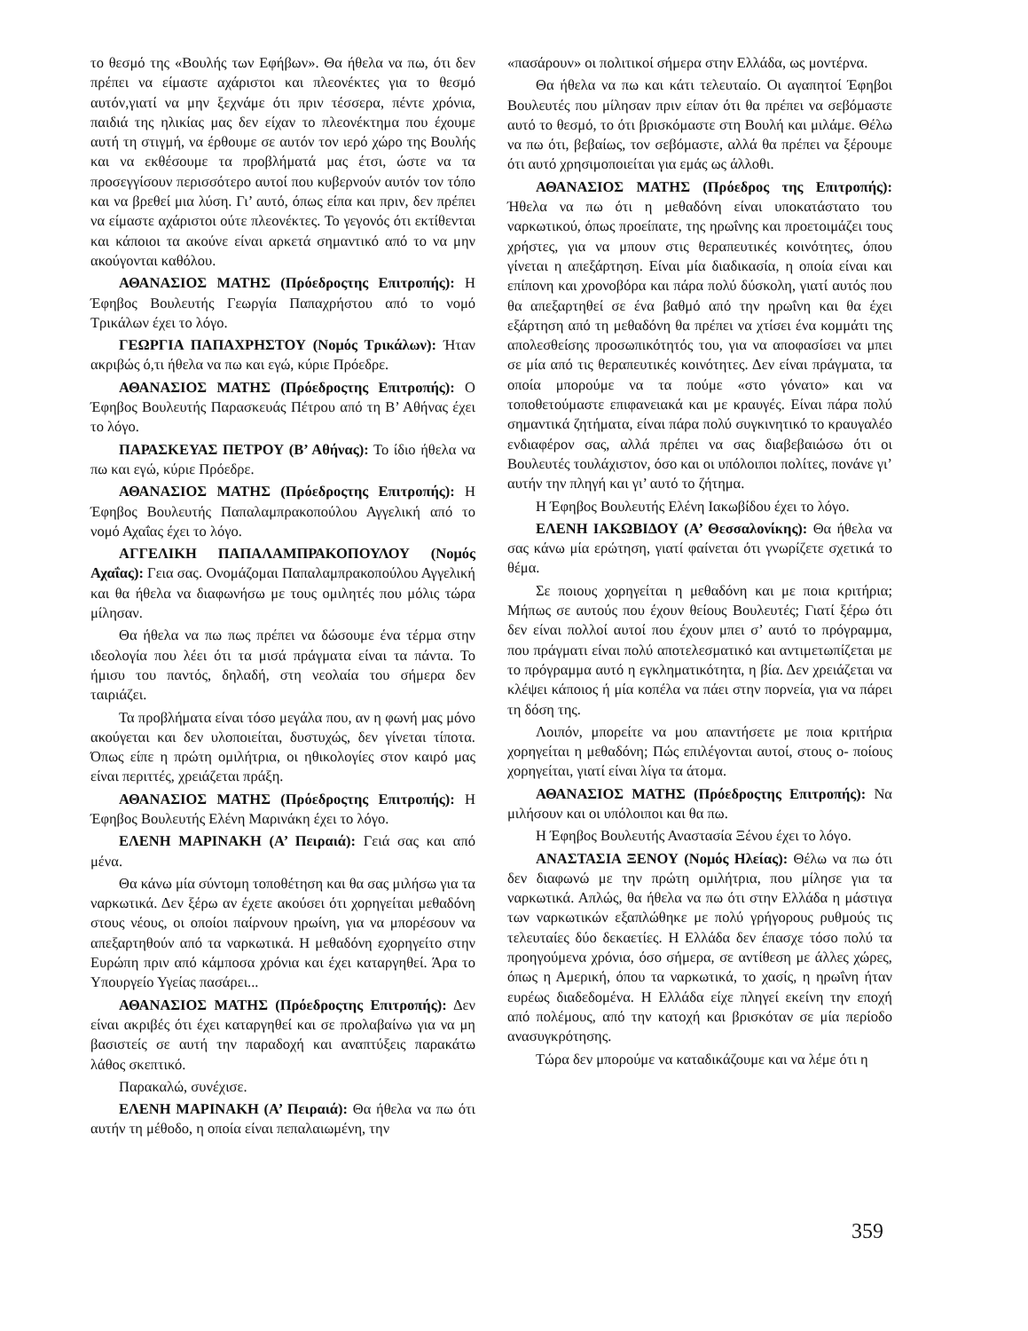το θεσμό της «Βουλής των Εφήβων». Θα ήθελα να πω, ότι δεν πρέπει να είμαστε αχάριστοι και πλεονέκτες για το θεσμό αυτόν,γιατί να μην ξεχνάμε ότι πριν τέσσερα, πέντε χρόνια, παιδιά της ηλικίας μας δεν είχαν το πλεονέκτημα που έχουμε αυτή τη στιγμή, να έρθουμε σε αυτόν τον ιερό χώρο της Βουλής και να εκθέσουμε τα προβλήματά μας έτσι, ώστε να τα προσεγγίσουν περισσότερο αυτοί που κυβερνούν αυτόν τον τόπο και να βρεθεί μια λύση. Γι’ αυτό, όπως είπα και πριν, δεν πρέπει να είμαστε αχάριστοι ούτε πλεονέκτες. Το γεγονός ότι εκτίθενται και κάποιοι τα ακούνε είναι αρκετά σημαντικό από το να μην ακούγονται καθόλου.
ΑΘΑΝΑΣΙΟΣ ΜΑΤΗΣ (Πρόεδροςτης Επιτροπής): Η Έφηβος Βουλευτής Γεωργία Παπαχρήστου από το νομό Τρικάλων έχει το λόγο.
ΓΕΩΡΓΙΑ ΠΑΠΑΧΡΗΣΤΟΥ (Νομός Τρικάλων): Ήταν ακριβώς ό,τι ήθελα να πω και εγώ, κύριε Πρόεδρε.
ΑΘΑΝΑΣΙΟΣ ΜΑΤΗΣ (Πρόεδροςτης Επιτροπής): Ο Έφηβος Βουλευτής Παρασκευάς Πέτρου από τη Β’ Αθήνας έχει το λόγο.
ΠΑΡΑΣΚΕΥΑΣ ΠΕΤΡΟΥ (Β’ Αθήνας): Το ίδιο ήθελα να πω και εγώ, κύριε Πρόεδρε.
ΑΘΑΝΑΣΙΟΣ ΜΑΤΗΣ (Πρόεδροςτης Επιτροπής): Η Έφηβος Βουλευτής Παπαλαμπρακοπούλου Αγγελική από το νομό Αχαΐας έχει το λόγο.
ΑΓΓΕΛΙΚΗ ΠΑΠΑΛΑΜΠΡΑΚΟΠΟΥΛΟΥ (Νομός Αχαΐας): Γεια σας. Ονομάζομαι Παπαλαμπρακοπούλου Αγγελική και θα ήθελα να διαφωνήσω με τους ομιλητές που μόλις τώρα μίλησαν.
Θα ήθελα να πω πως πρέπει να δώσουμε ένα τέρμα στην ιδεολογία που λέει ότι τα μισά πράγματα είναι τα πάντα. Το ήμισυ του παντός, δηλαδή, στη νεολαία του σήμερα δεν ταιριάζει.
Τα προβλήματα είναι τόσο μεγάλα που, αν η φωνή μας μόνο ακούγεται και δεν υλοποιείται, δυστυχώς, δεν γίνεται τίποτα. Όπως είπε η πρώτη ομιλήτρια, οι ηθικολογίες στον καιρό μας είναι περιττές, χρειάζεται πράξη.
ΑΘΑΝΑΣΙΟΣ ΜΑΤΗΣ (Πρόεδροςτης Επιτροπής): Η Έφηβος Βουλευτής Ελένη Μαρινάκη έχει το λόγο.
ΕΛΕΝΗ ΜΑΡΙΝΑΚΗ (Α’ Πειραιά): Γειά σας και από μένα.
Θα κάνω μία σύντομη τοποθέτηση και θα σας μιλήσω για τα ναρκωτικά. Δεν ξέρω αν έχετε ακούσει ότι χορηγείται μεθαδόνη στους νέους, οι οποίοι παίρνουν ηρωίνη, για να μπορέσουν να απεξαρτηθούν από τα ναρκωτικά. Η μεθαδόνη εχορηγείτο στην Ευρώπη πριν από κάμποσα χρόνια και έχει καταργηθεί. Άρα το Υπουργείο Υγείας πασάρει...
ΑΘΑΝΑΣΙΟΣ ΜΑΤΗΣ (Πρόεδροςτης Επιτροπής): Δεν είναι ακριβές ότι έχει καταργηθεί και σε προλαβαίνω για να μη βασιστείς σε αυτή την παραδοχή και αναπτύξεις παρακάτω λάθος σκεπτικό.
Παρακαλώ, συνέχισε.
ΕΛΕΝΗ ΜΑΡΙΝΑΚΗ (Α’ Πειραιά): Θα ήθελα να πω ότι αυτήν τη μέθοδο, η οποία είναι πεπαλαιωμένη, την
«πασάρουν» οι πολιτικοί σήμερα στην Ελλάδα, ως μοντέρνα.
Θα ήθελα να πω και κάτι τελευταίο. Οι αγαπητοί Έφηβοι Βουλευτές που μίλησαν πριν είπαν ότι θα πρέπει να σεβόμαστε αυτό το θεσμό, το ότι βρισκόμαστε στη Βουλή και μιλάμε. Θέλω να πω ότι, βεβαίως, τον σεβόμαστε, αλλά θα πρέπει να ξέρουμε ότι αυτό χρησιμοποιείται για εμάς ως άλλοθι.
ΑΘΑΝΑΣΙΟΣ ΜΑΤΗΣ (Πρόεδρος της Επιτροπής): Ήθελα να πω ότι η μεθαδόνη είναι υποκατάστατο του ναρκωτικού, όπως προείπατε, της ηρωΐνης και προετοιμάζει τους χρήστες, για να μπουν στις θεραπευτικές κοινότητες, όπου γίνεται η απεξάρτηση. Είναι μία διαδικασία, η οποία είναι και επίπονη και χρονοβόρα και πάρα πολύ δύσκολη, γιατί αυτός που θα απεξαρτηθεί σε ένα βαθμό από την ηρωΐνη και θα έχει εξάρτηση από τη μεθαδόνη θα πρέπει να χτίσει ένα κομμάτι της απολεσθείσης προσωπικότητός του, για να αποφασίσει να μπει σε μία από τις θεραπευτικές κοινότητες. Δεν είναι πράγματα, τα οποία μπορούμε να τα πούμε «στο γόνατο» και να τοποθετούμαστε επιφανειακά και με κραυγές. Είναι πάρα πολύ σημαντικά ζητήματα, είναι πάρα πολύ συγκινητικό το κραυγαλέο ενδιαφέρον σας, αλλά πρέπει να σας διαβεβαιώσω ότι οι Βουλευτές τουλάχιστον, όσο και οι υπόλοιποι πολίτες, πονάνε γι’ αυτήν την πληγή και γι’ αυτό το ζήτημα.
Η Έφηβος Βουλευτής Ελένη Ιακωβίδου έχει το λόγο.
ΕΛΕΝΗ ΙΑΚΩΒΙΔΟΥ (Α’ Θεσσαλονίκης): Θα ήθελα να σας κάνω μία ερώτηση, γιατί φαίνεται ότι γνωρίζετε σχετικά το θέμα.
Σε ποιους χορηγείται η μεθαδόνη και με ποια κριτήρια; Μήπως σε αυτούς που έχουν θείους Βουλευτές; Γιατί ξέρω ότι δεν είναι πολλοί αυτοί που έχουν μπει σ’ αυτό το πρόγραμμα, που πράγματι είναι πολύ αποτελεσματικό και αντιμετωπίζεται με το πρόγραμμα αυτό η εγκληματικότητα, η βία. Δεν χρειάζεται να κλέψει κάποιος ή μία κοπέλα να πάει στην πορνεία, για να πάρει τη δόση της.
Λοιπόν, μπορείτε να μου απαντήσετε με ποια κριτήρια χορηγείται η μεθαδόνη; Πώς επιλέγονται αυτοί, στους ο- ποίους χορηγείται, γιατί είναι λίγα τα άτομα.
ΑΘΑΝΑΣΙΟΣ ΜΑΤΗΣ (Πρόεδροςτης Επιτροπής): Να μιλήσουν και οι υπόλοιποι και θα πω.
Η Έφηβος Βουλευτής Αναστασία Ξένου έχει το λόγο.
ΑΝΑΣΤΑΣΙΑ ΞΕΝΟΥ (Νομός Ηλείας): Θέλω να πω ότι δεν διαφωνώ με την πρώτη ομιλήτρια, που μίλησε για τα ναρκωτικά. Απλώς, θα ήθελα να πω ότι στην Ελλάδα η μάστιγα των ναρκωτικών εξαπλώθηκε με πολύ γρήγορους ρυθμούς τις τελευταίες δύο δεκαετίες. Η Ελλάδα δεν έπασχε τόσο πολύ τα προηγούμενα χρόνια, όσο σήμερα, σε αντίθεση με άλλες χώρες, όπως η Αμερική, όπου τα ναρκωτικά, το χασίς, η ηρωΐνη ήταν ευρέως διαδεδομένα. Η Ελλάδα είχε πληγεί εκείνη την εποχή από πολέμους, από την κατοχή και βρισκόταν σε μία περίοδο ανασυγκρότησης.
Τώρα δεν μπορούμε να καταδικάζουμε και να λέμε ότι η
359